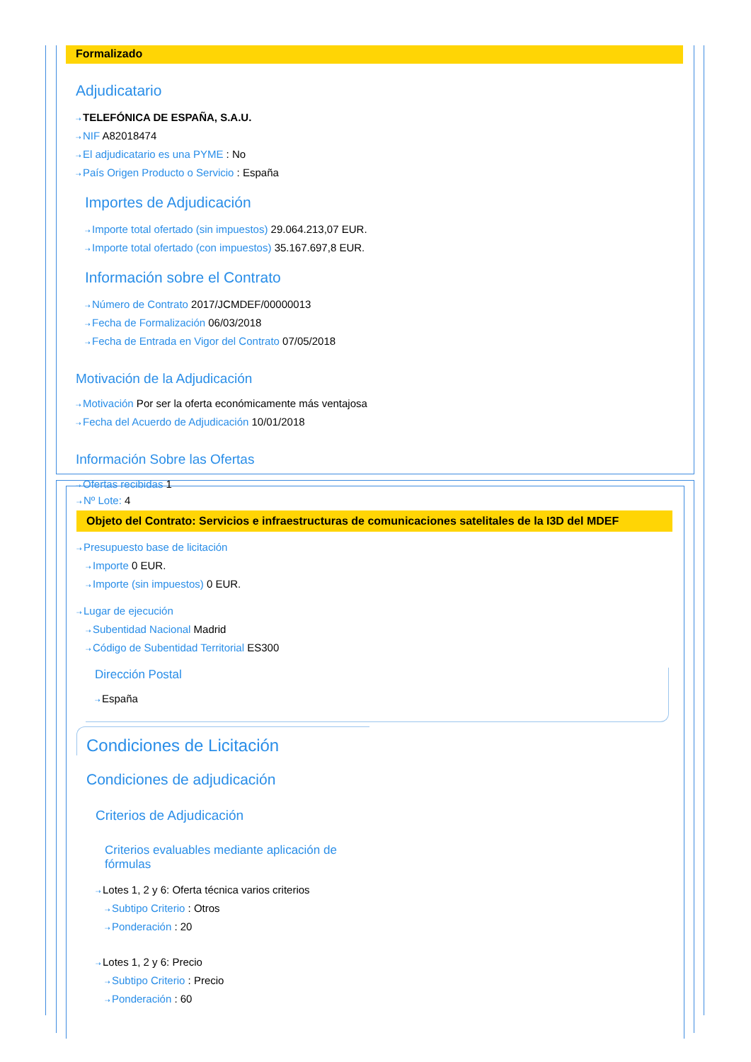Formalizado
Adjudicatario
⇢TELEFÓNICA DE ESPAÑA, S.A.U.
⇢NIF A82018474
⇢El adjudicatario es una PYME : No
⇢País Origen Producto o Servicio : España
Importes de Adjudicación
⇢Importe total ofertado (sin impuestos) 29.064.213,07 EUR.
⇢Importe total ofertado (con impuestos) 35.167.697,8 EUR.
Información sobre el Contrato
⇢Número de Contrato 2017/JCMDEF/00000013
⇢Fecha de Formalización 06/03/2018
⇢Fecha de Entrada en Vigor del Contrato 07/05/2018
Motivación de la Adjudicación
⇢Motivación Por ser la oferta económicamente más ventajosa
⇢Fecha del Acuerdo de Adjudicación 10/01/2018
Información Sobre las Ofertas
⇢Ofertas recibidas 1
⇢Nº Lote: 4
Objeto del Contrato: Servicios e infraestructuras de comunicaciones satelitales de la I3D del MDEF
⇢Presupuesto base de licitación
⇢Importe 0 EUR.
⇢Importe (sin impuestos) 0 EUR.
⇢Lugar de ejecución
⇢Subentidad Nacional Madrid
⇢Código de Subentidad Territorial ES300
Dirección Postal
⇢España
Condiciones de Licitación
Condiciones de adjudicación
Criterios de Adjudicación
Criterios evaluables mediante aplicación de fórmulas
⇢Lotes 1, 2 y 6: Oferta técnica varios criterios
⇢Subtipo Criterio : Otros
⇢Ponderación : 20
⇢Lotes 1, 2 y 6: Precio
⇢Subtipo Criterio : Precio
⇢Ponderación : 60